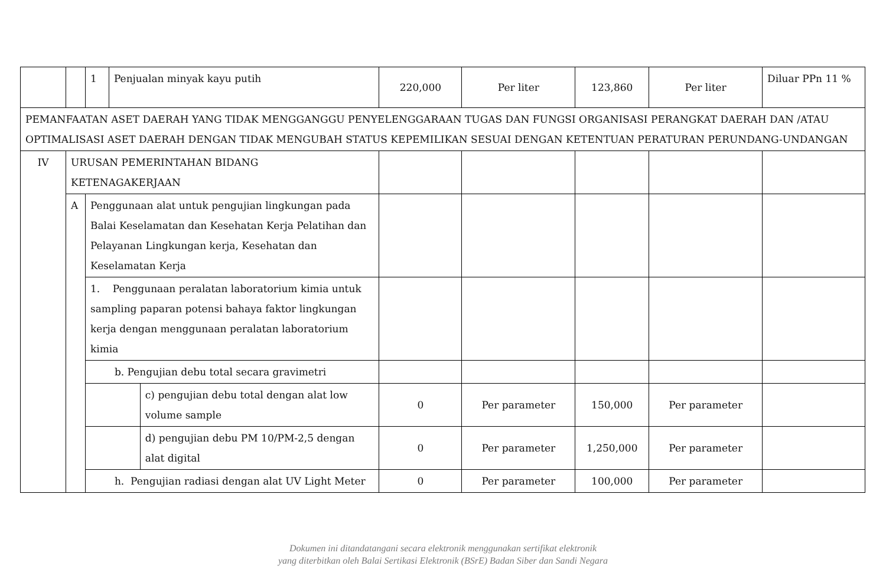| | | 1 | Penjualan minyak kayu putih | | 220,000 | Per liter | 123,860 | Per liter | Diluar PPn 11 % |
| PEMANFAATAN ASET DAERAH YANG TIDAK MENGGANGGU PENYELENGGARAAN TUGAS DAN FUNGSI ORGANISASI PERANGKAT DAERAH DAN /ATAU OPTIMALISASI ASET DAERAH DENGAN TIDAK MENGUBAH STATUS KEPEMILIKAN SESUAI DENGAN KETENTUAN PERATURAN PERUNDANG-UNDANGAN | | | | | | | | | |
| IV | URUSAN PEMERINTAHAN BIDANG KETENAGAKERJAAN | | | | | | | | |
| | A | Penggunaan alat untuk pengujian lingkungan pada Balai Keselamatan dan Kesehatan Kerja Pelatihan dan Pelayanan Lingkungan kerja, Kesehatan dan Keselamatan Kerja | | | | | | | |
| | | 1. Penggunaan peralatan laboratorium kimia untuk sampling paparan potensi bahaya faktor lingkungan kerja dengan menggunaan peralatan laboratorium kimia | | | | | | | |
| | | b. Pengujian debu total secara gravimetri | | | | | | | |
| | | | | c) pengujian debu total dengan alat low volume sample | 0 | Per parameter | 150,000 | Per parameter | |
| | | | | d) pengujian debu PM 10/PM-2,5 dengan alat digital | 0 | Per parameter | 1,250,000 | Per parameter | |
| | | h. Pengujian radiasi dengan alat UV Light Meter | | | 0 | Per parameter | 100,000 | Per parameter | |
Dokumen ini ditandatangani secara elektronik menggunakan sertifikat elektronik
yang diterbitkan oleh Balai Sertikasi Elektronik (BSrE) Badan Siber dan Sandi Negara